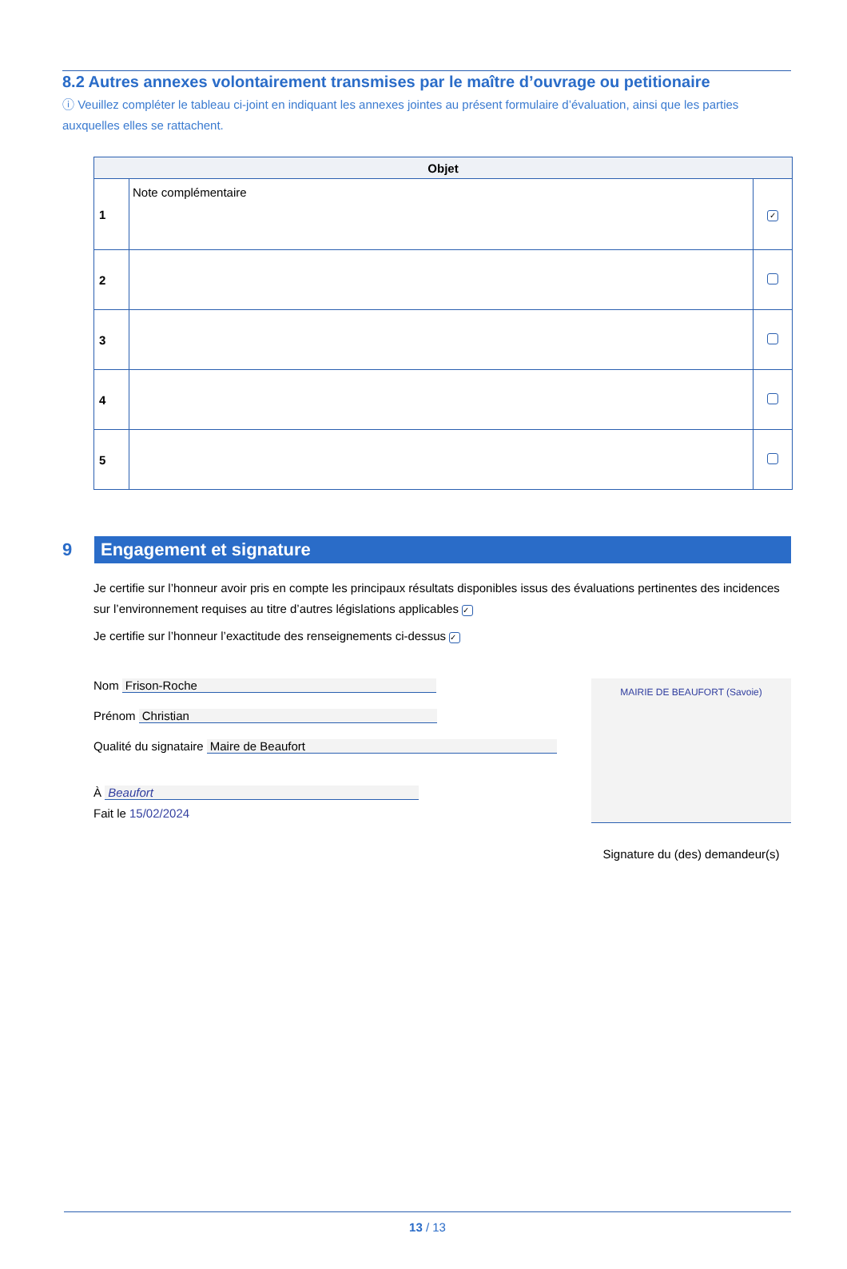8.2 Autres annexes volontairement transmises par le maître d’ouvrage ou petitionaire
ⓘ Veuillez compléter le tableau ci-joint en indiquant les annexes jointes au présent formulaire d’évaluation, ainsi que les parties auxquelles elles se rattachent.
| Objet | | |
| --- | --- | --- |
| 1 | Note complémentaire | ✓ |
| 2 | | |
| 3 | | |
| 4 | | |
| 5 | | |
9
Engagement et signature
Je certifie sur l’honneur avoir pris en compte les principaux résultats disponibles issus des évaluations pertinentes des incidences sur l’environnement requises au titre d’autres législations applicables ✓
Je certifie sur l’honneur l’exactitude des renseignements ci-dessus ✓
Nom Frison-Roche
Prénom Christian
Qualité du signataire Maire de Beaufort
À Beaufort
Fait le 15/02/2024
MAIRIE DE BEAUFORT (Savoie)
Signature du (des) demandeur(s)
13 / 13